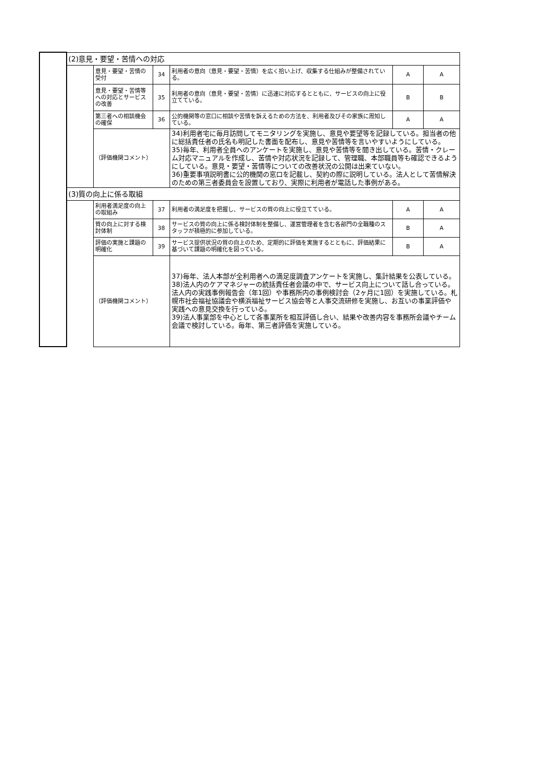| | (2)意見・要望・苦情への対応 | | | | | |
| | | 意見・要望・苦情の受付 | 34 | 利用者の意向（意見・要望・苦情）を広く拾い上げ、収集する仕組みが整備されている。 | A | A |
| | | 意見・要望・苦情等への対応とサービスの改善 | 35 | 利用者の意向（意見・要望・苦情）に迅速に対応するとともに、サービスの向上に役立てている。 | B | B |
| | | 第三者への相談機会の確保 | 36 | 公的機関等の窓口に相談や苦情を訴えるための方法を、利用者及びその家族に周知している。 | A | A |
| | | （評価機関コメント） | | 34)利用者宅に毎月訪問してモニタリングを実施し、意見や要望等を記録している。担当者の他に総括責任者の氏名も明記した書面を配布し、意見や苦情等を言いやすいようにしている。 35)毎年、利用者全員へのアンケートを実施し、意見や苦情等を聞き出している。苦情・クレーム対応マニュアルを作成し、苦情や対応状況を記録して、管理職、本部職員等も確認できるようにしている。意見・要望・苦情等についての改善状況の公開は出来ていない。 36)重要事項説明書に公的機関の窓口を記載し、契約の際に説明している。法人として苦情解決のための第三者委員会を設置しており、実際に利用者が電話した事例がある。 | | |
| | (3)質の向上に係る取組 | | | | | |
| | | 利用者満足度の向上の取組み | 37 | 利用者の満足度を把握し、サービスの質の向上に役立てている。 | A | A |
| | | 質の向上に対する検討体制 | 38 | サービスの質の向上に係る検討体制を整備し、運営管理者を含む各部門の全職種のスタッフが積極的に参加している。 | B | A |
| | | 評価の実施と課題の明確化 | 39 | サービス提供状況の質の向上のため、定期的に評価を実施するとともに、評価結果に基づいて課題の明確化を図っている。 | B | A |
| | | （評価機関コメント） | | 37)毎年、法人本部が全利用者への満足度調査アンケートを実施し、集計結果を公表している。 38)法人内のケアマネジャーの統括責任者会議の中で、サービス向上について話し合っている。法人内の実践事例報告会（年1回）や事務所内の事例検討会（2ヶ月に1回）を実施している。札幌市社会福祉協議会や横浜福祉サービス協会等と人事交流研修を実施し、お互いの事業評価や実践への意見交換を行っている。 39)法人事業部を中心として各事業所を相互評価し合い、結果や改善内容を事務所会議やチーム会議で検討している。毎年、第三者評価を実施している。 | | |